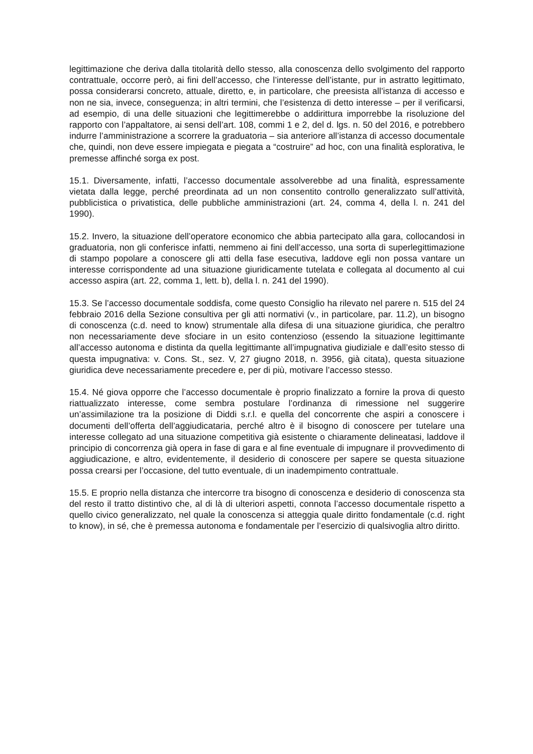legittimazione che deriva dalla titolarità dello stesso, alla conoscenza dello svolgimento del rapporto contrattuale, occorre però, ai fini dell’accesso, che l’interesse dell’istante, pur in astratto legittimato, possa considerarsi concreto, attuale, diretto, e, in particolare, che preesista all’istanza di accesso e non ne sia, invece, conseguenza; in altri termini, che l’esistenza di detto interesse – per il verificarsi, ad esempio, di una delle situazioni che legittimerebbe o addirittura imporrebbe la risoluzione del rapporto con l’appaltatore, ai sensi dell’art. 108, commi 1 e 2, del d. lgs. n. 50 del 2016, e potrebbero indurre l’amministrazione a scorrere la graduatoria – sia anteriore all’istanza di accesso documentale che, quindi, non deve essere impiegata e piegata a “costruire” ad hoc, con una finalità esplorativa, le premesse affinché sorga ex post.
15.1. Diversamente, infatti, l’accesso documentale assolverebbe ad una finalità, espressamente vietata dalla legge, perché preordinata ad un non consentito controllo generalizzato sull’attività, pubblicistica o privatistica, delle pubbliche amministrazioni (art. 24, comma 4, della l. n. 241 del 1990).
15.2. Invero, la situazione dell’operatore economico che abbia partecipato alla gara, collocandosi in graduatoria, non gli conferisce infatti, nemmeno ai fini dell’accesso, una sorta di superlegittimazione di stampo popolare a conoscere gli atti della fase esecutiva, laddove egli non possa vantare un interesse corrispondente ad una situazione giuridicamente tutelata e collegata al documento al cui accesso aspira (art. 22, comma 1, lett. b), della l. n. 241 del 1990).
15.3. Se l’accesso documentale soddisfa, come questo Consiglio ha rilevato nel parere n. 515 del 24 febbraio 2016 della Sezione consultiva per gli atti normativi (v., in particolare, par. 11.2), un bisogno di conoscenza (c.d. need to know) strumentale alla difesa di una situazione giuridica, che peraltro non necessariamente deve sfociare in un esito contenzioso (essendo la situazione legittimante all’accesso autonoma e distinta da quella legittimante all’impugnativa giudiziale e dall’esito stesso di questa impugnativa: v. Cons. St., sez. V, 27 giugno 2018, n. 3956, già citata), questa situazione giuridica deve necessariamente precedere e, per di più, motivare l’accesso stesso.
15.4. Né giova opporre che l’accesso documentale è proprio finalizzato a fornire la prova di questo riattualizzato interesse, come sembra postulare l’ordinanza di rimessione nel suggerire un’assimilazione tra la posizione di Diddi s.r.l. e quella del concorrente che aspiri a conoscere i documenti dell’offerta dell’aggiudicataria, perché altro è il bisogno di conoscere per tutelare una interesse collegato ad una situazione competitiva già esistente o chiaramente delineatasi, laddove il principio di concorrenza già opera in fase di gara e al fine eventuale di impugnare il provvedimento di aggiudicazione, e altro, evidentemente, il desiderio di conoscere per sapere se questa situazione possa crearsi per l’occasione, del tutto eventuale, di un inadempimento contrattuale.
15.5. E proprio nella distanza che intercorre tra bisogno di conoscenza e desiderio di conoscenza sta del resto il tratto distintivo che, al di là di ulteriori aspetti, connota l’accesso documentale rispetto a quello civico generalizzato, nel quale la conoscenza si atteggia quale diritto fondamentale (c.d. right to know), in sé, che è premessa autonoma e fondamentale per l’esercizio di qualsivoglia altro diritto.